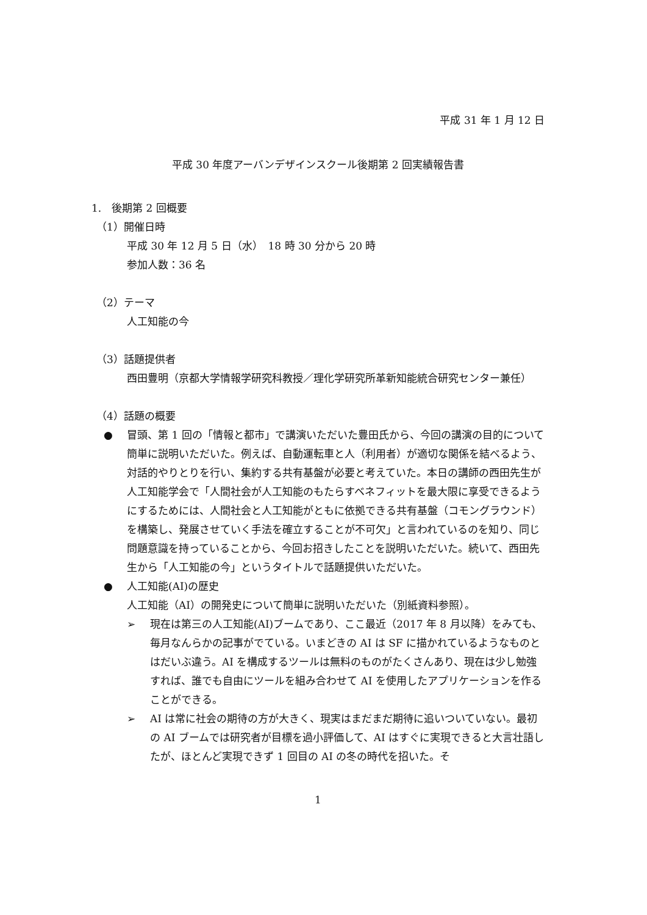平成 31 年 1 月 12 日
平成 30 年度アーバンデザインスクール後期第 2 回実績報告書
1.　後期第 2 回概要
（1）開催日時
平成 30 年 12 月 5 日（水）　18 時 30 分から 20 時
参加人数：36 名
（2）テーマ
人工知能の今
（3）話題提供者
西田豊明（京都大学情報学研究科教授／理化学研究所革新知能統合研究センター兼任）
（4）話題の概要
● 冒頭、第 1 回の「情報と都市」で講演いただいた豊田氏から、今回の講演の目的について簡単に説明いただいた。例えば、自動運転車と人（利用者）が適切な関係を結べるよう、対話的やりとりを行い、集約する共有基盤が必要と考えていた。本日の講師の西田先生が人工知能学会で「人間社会が人工知能のもたらすベネフィットを最大限に享受できるようにするためには、人間社会と人工知能がともに依拠できる共有基盤（コモングラウンド）を構築し、発展させていく手法を確立することが不可欠」と言われているのを知り、同じ問題意識を持っていることから、今回お招きしたことを説明いただいた。続いて、西田先生から「人工知能の今」というタイトルで話題提供いただいた。
● 人工知能(AI)の歴史
人工知能（AI）の開発史について簡単に説明いただいた（別紙資料参照）。
➢ 現在は第三の人工知能(AI)ブームであり、ここ最近（2017 年 8 月以降）をみても、毎月なんらかの記事がでている。いまどきの AI は SF に描かれているようなものとはだいぶ違う。AI を構成するツールは無料のものがたくさんあり、現在は少し勉強すれば、誰でも自由にツールを組み合わせて AI を使用したアプリケーションを作ることができる。
➢ AI は常に社会の期待の方が大きく、現実はまだまだ期待に追いついていない。最初の AI ブームでは研究者が目標を過小評価して、AI はすぐに実現できると大言壮語したが、ほとんど実現できず 1 回目の AI の冬の時代を招いた。そ
1